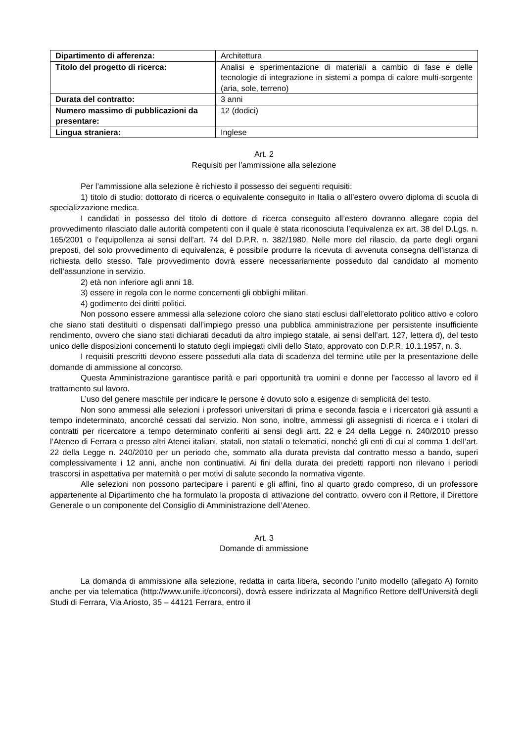| Dipartimento di afferenza: | Architettura |
| Titolo del progetto di ricerca: | Analisi e sperimentazione di materiali a cambio di fase e delle tecnologie di integrazione in sistemi a pompa di calore multi-sorgente (aria, sole, terreno) |
| Durata del contratto: | 3 anni |
| Numero massimo di pubblicazioni da presentare: | 12 (dodici) |
| Lingua straniera: | Inglese |
Art. 2
Requisiti per l'ammissione alla selezione
Per l’ammissione alla selezione è richiesto il possesso dei seguenti requisiti:
1) titolo di studio: dottorato di ricerca o equivalente conseguito in Italia o all’estero ovvero diploma di scuola di specializzazione medica.
I candidati in possesso del titolo di dottore di ricerca conseguito all’estero dovranno allegare copia del provvedimento rilasciato dalle autorità competenti con il quale è stata riconosciuta l’equivalenza ex art. 38 del D.Lgs. n. 165/2001 o l’equipollenza ai sensi dell’art. 74 del D.P.R. n. 382/1980. Nelle more del rilascio, da parte degli organi preposti, del solo provvedimento di equivalenza, è possibile produrre la ricevuta di avvenuta consegna dell’istanza di richiesta dello stesso. Tale provvedimento dovrà essere necessariamente posseduto dal candidato al momento dell’assunzione in servizio.
2) età non inferiore agli anni 18.
3) essere in regola con le norme concernenti gli obblighi militari.
4) godimento dei diritti politici.
Non possono essere ammessi alla selezione coloro che siano stati esclusi dall’elettorato politico attivo e coloro che siano stati destituiti o dispensati dall’impiego presso una pubblica amministrazione per persistente insufficiente rendimento, ovvero che siano stati dichiarati decaduti da altro impiego statale, ai sensi dell’art. 127, lettera d), del testo unico delle disposizioni concernenti lo statuto degli impiegati civili dello Stato, approvato con D.P.R. 10.1.1957, n. 3.
I requisiti prescritti devono essere posseduti alla data di scadenza del termine utile per la presentazione delle domande di ammissione al concorso.
Questa Amministrazione garantisce parità e pari opportunità tra uomini e donne per l'accesso al lavoro ed il trattamento sul lavoro.
L’uso del genere maschile per indicare le persone è dovuto solo a esigenze di semplicità del testo.
Non sono ammessi alle selezioni i professori universitari di prima e seconda fascia e i ricercatori già assunti a tempo indeterminato, ancorché cessati dal servizio. Non sono, inoltre, ammessi gli assegnisti di ricerca e i titolari di contratti per ricercatore a tempo determinato conferiti ai sensi degli artt. 22 e 24 della Legge n. 240/2010 presso l’Ateneo di Ferrara o presso altri Atenei italiani, statali, non statali o telematici, nonché gli enti di cui al comma 1 dell’art. 22 della Legge n. 240/2010 per un periodo che, sommato alla durata prevista dal contratto messo a bando, superi complessivamente i 12 anni, anche non continuativi. Ai fini della durata dei predetti rapporti non rilevano i periodi trascorsi in aspettativa per maternità o per motivi di salute secondo la normativa vigente.
Alle selezioni non possono partecipare i parenti e gli affini, fino al quarto grado compreso, di un professore appartenente al Dipartimento che ha formulato la proposta di attivazione del contratto, ovvero con il Rettore, il Direttore Generale o un componente del Consiglio di Amministrazione dell’Ateneo.
Art. 3
Domande di ammissione
La domanda di ammissione alla selezione, redatta in carta libera, secondo l'unito modello (allegato A) fornito anche per via telematica (http://www.unife.it/concorsi), dovrà essere indirizzata al Magnifico Rettore dell'Università degli Studi di Ferrara, Via Ariosto, 35 – 44121 Ferrara, entro il